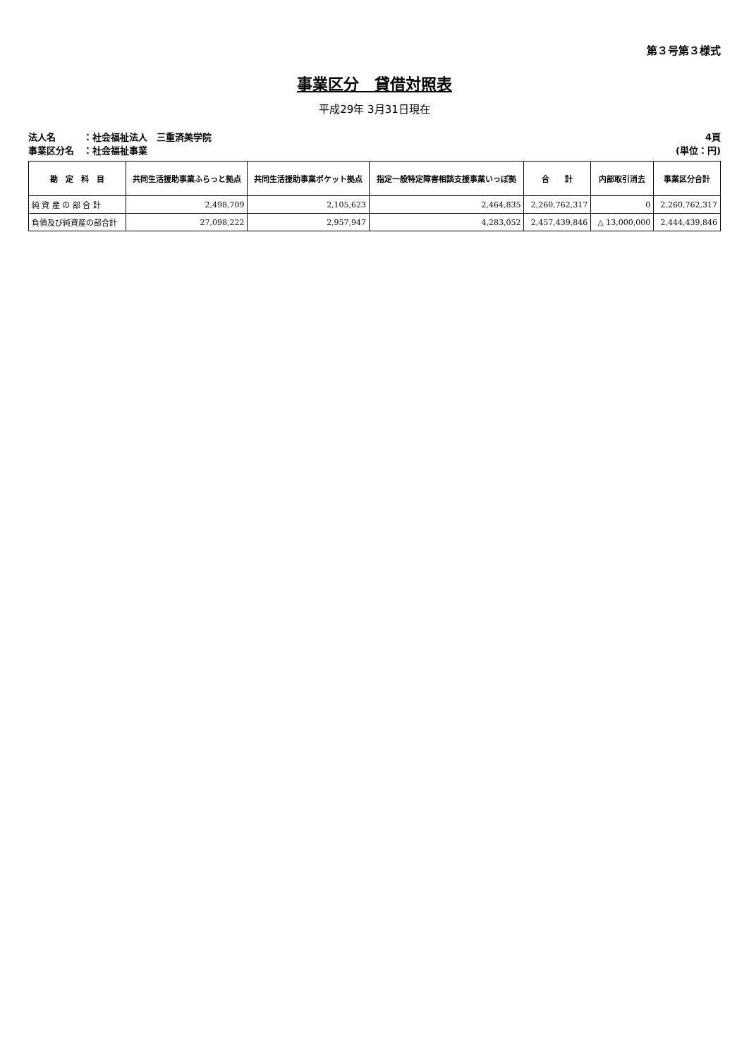第３号第３様式
事業区分　貸借対照表
平成29年 3月31日現在
法人名　　　：社会福祉法人　三重済美学院
事業区分名　：社会福祉事業
4頁
(単位：円)
| 勘 定 科 目 | 共同生活援助事業ふらっと拠点 | 共同生活援助事業ポケット拠点 | 指定一般特定障害相談支援事業いっぽ拠 | 合 計 | 内部取引消去 | 事業区分合計 |
| --- | --- | --- | --- | --- | --- | --- |
| 純 資 産 の 部 合 計 | 2,498,709 | 2,105,623 | 2,464,835 | 2,260,762,317 | 0 | 2,260,762,317 |
| 負債及び純資産の部合計 | 27,098,222 | 2,957,947 | 4,283,052 | 2,457,439,846 | △ 13,000,000 | 2,444,439,846 |